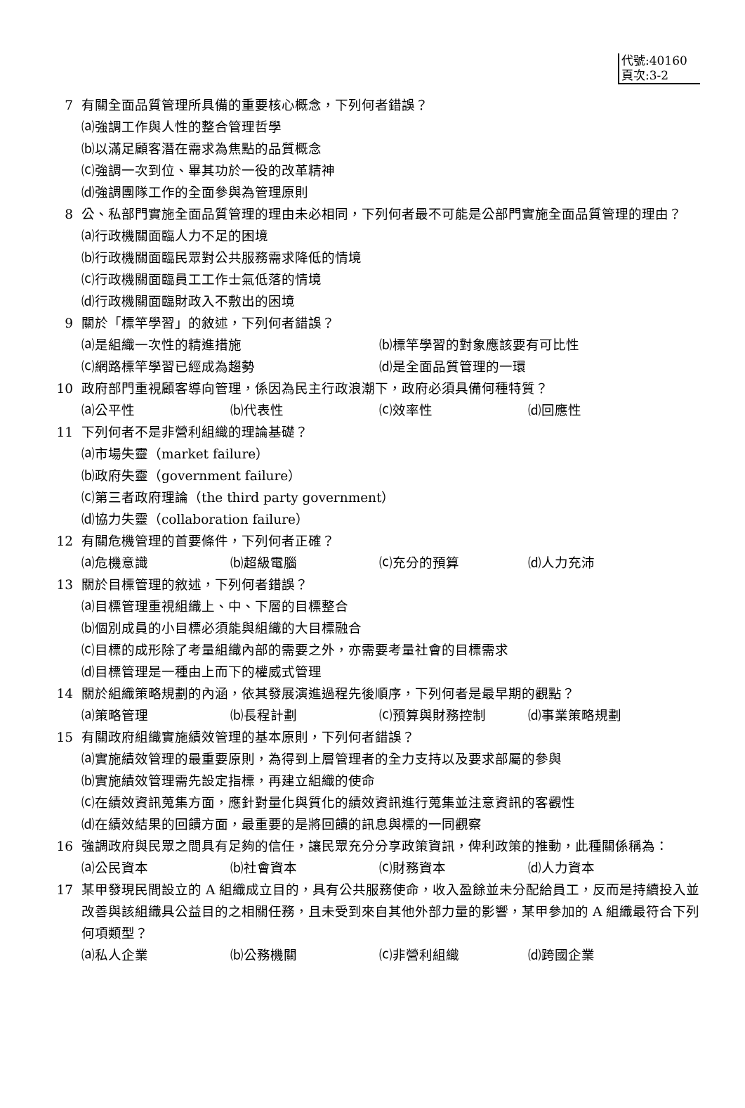代號:40160
頁次:3-2
7 有關全面品質管理所具備的重要核心概念，下列何者錯誤？
⒜強調工作與人性的整合管理哲學
⒝以滿足顧客潛在需求為焦點的品質概念
⒞強調一次到位、畢其功於一役的改革精神
⒟強調團隊工作的全面參與為管理原則
8 公、私部門實施全面品質管理的理由未必相同，下列何者最不可能是公部門實施全面品質管理的理由？
⒜行政機關面臨人力不足的困境
⒝行政機關面臨民眾對公共服務需求降低的情境
⒞行政機關面臨員工工作士氣低落的情境
⒟行政機關面臨財政入不敷出的困境
9 關於「標竿學習」的敘述，下列何者錯誤？
⒜是組織一次性的精進措施 ⒝標竿學習的對象應該要有可比性
⒞網路標竿學習已經成為趨勢 ⒟是全面品質管理的一環
10 政府部門重視顧客導向管理，係因為民主行政浪潮下，政府必須具備何種特質？
⒜公平性 ⒝代表性 ⒞效率性 ⒟回應性
11 下列何者不是非營利組織的理論基礎？
⒜市場失靈（market failure）
⒝政府失靈（government failure）
⒞第三者政府理論（the third party government）
⒟協力失靈（collaboration failure）
12 有關危機管理的首要條件，下列何者正確？
⒜危機意識 ⒝超級電腦 ⒞充分的預算 ⒟人力充沛
13 關於目標管理的敘述，下列何者錯誤？
⒜目標管理重視組織上、中、下層的目標整合
⒝個別成員的小目標必須能與組織的大目標融合
⒞目標的成形除了考量組織內部的需要之外，亦需要考量社會的目標需求
⒟目標管理是一種由上而下的權威式管理
14 關於組織策略規劃的內涵，依其發展演進過程先後順序，下列何者是最早期的觀點？
⒜策略管理 ⒝長程計劃 ⒞預算與財務控制 ⒟事業策略規劃
15 有關政府組織實施績效管理的基本原則，下列何者錯誤？
⒜實施績效管理的最重要原則，為得到上層管理者的全力支持以及要求部屬的參與
⒝實施績效管理需先設定指標，再建立組織的使命
⒞在績效資訊蒐集方面，應針對量化與質化的績效資訊進行蒐集並注意資訊的客觀性
⒟在績效結果的回饋方面，最重要的是將回饋的訊息與標的一同觀察
16 強調政府與民眾之間具有足夠的信任，讓民眾充分分享政策資訊，俾利政策的推動，此種關係稱為：
⒜公民資本 ⒝社會資本 ⒞財務資本 ⒟人力資本
17 某甲發現民間設立的 A 組織成立目的，具有公共服務使命，收入盈餘並未分配給員工，反而是持續投入並改善與該組織具公益目的之相關任務，且未受到來自其他外部力量的影響，某甲參加的 A 組織最符合下列何項類型？
⒜私人企業 ⒝公務機關 ⒞非營利組織 ⒟跨國企業